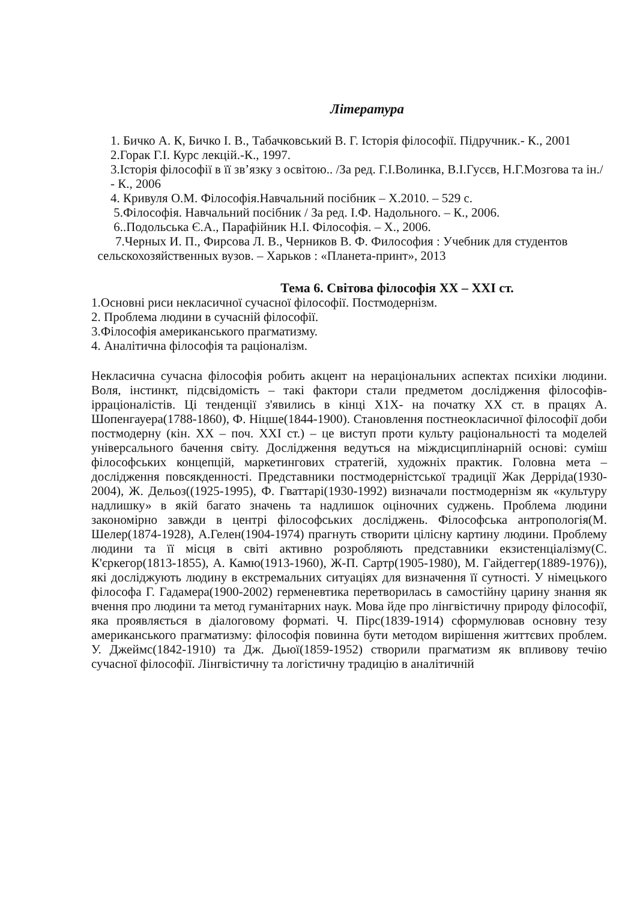Література
1. Бичко А. К, Бичко І. В., Табачковський В. Г. Історія філософії. Підручник.- К., 2001
2.Горак Г.І. Курс лекцій.-К., 1997.
3.Історія філософії в її зв’язку з освітою.. /За ред. Г.І.Волинка, В.І.Гусєв, Н.Г.Мозгова та ін./ - К., 2006
4. Кривуля О.М. Філософія.Навчальний посібник – Х.2010. – 529 с.
5.Філософія. Навчальний посібник / За ред. І.Ф. Надольного. – К., 2006.
6..Подольська Є.А., Парафійник Н.І. Філософія. – Х., 2006.
7.Черных И. П., Фирсова Л. В., Черников В. Ф. Философия : Учебник для студентов сельскохозяйственных вузов. – Харьков : «Планета-принт», 2013
Тема 6. Світова філософія XX – XXI ст.
1.Основні риси некласичної сучасної філософії. Постмодернізм.
2. Проблема людини в сучасній філософії.
3.Філософія американського прагматизму.
4. Аналітична філософія та раціоналізм.
Некласична сучасна філософія робить акцент на нераціональних аспектах психіки людини. Воля, інстинкт, підсвідомість – такі фактори стали предметом дослідження філософів-ірраціоналістів. Ці тенденції з'явились в кінці Х1Х- на початку ХХ ст. в працях А. Шопенгауера(1788-1860), Ф. Ніцше(1844-1900). Становлення постнеокласичної філософії доби постмодерну (кін. ХХ – поч. ХХІ ст.) – це виступ проти культу раціональності та моделей універсального бачення світу. Дослідження ведуться на міждисциплінарній основі: суміш філософських концепцій, маркетингових стратегій, художніх практик. Головна мета – дослідження повсякденності. Представники постмодерністської традиції Жак Дерріда(1930-2004), Ж. Дельоз((1925-1995), Ф. Гваттарі(1930-1992) визначали постмодернізм як «культуру надлишку» в якій багато значень та надлишок оціночних суджень. Проблема людини закономірно завжди в центрі філософських досліджень. Філософська антропологія(М. Шелер(1874-1928), А.Гелен(1904-1974) прагнуть створити цілісну картину людини. Проблему людини та її місця в світі активно розробляють представники екзистенціалізму(С. К'єркегор(1813-1855), А. Камю(1913-1960), Ж-П. Сартр(1905-1980), М. Гайдеггер(1889-1976)), які досліджують людину в екстремальних ситуаціях для визначення її сутності. У німецького філософа Г. Гадамера(1900-2002) герменевтика перетворилась в самостійну царину знання як вчення про людини та метод гуманітарних наук. Мова йде про лінгвістичну природу філософії, яка проявляється в діалоговому форматі. Ч. Пірс(1839-1914) сформулював основну тезу американського прагматизму: філософія повинна бути методом вирішення життєвих проблем. У. Джеймс(1842-1910) та Дж. Дьюї(1859-1952) створили прагматизм як впливову течію сучасної філософії. Лінгвістичну та логістичну традицію в аналітичній